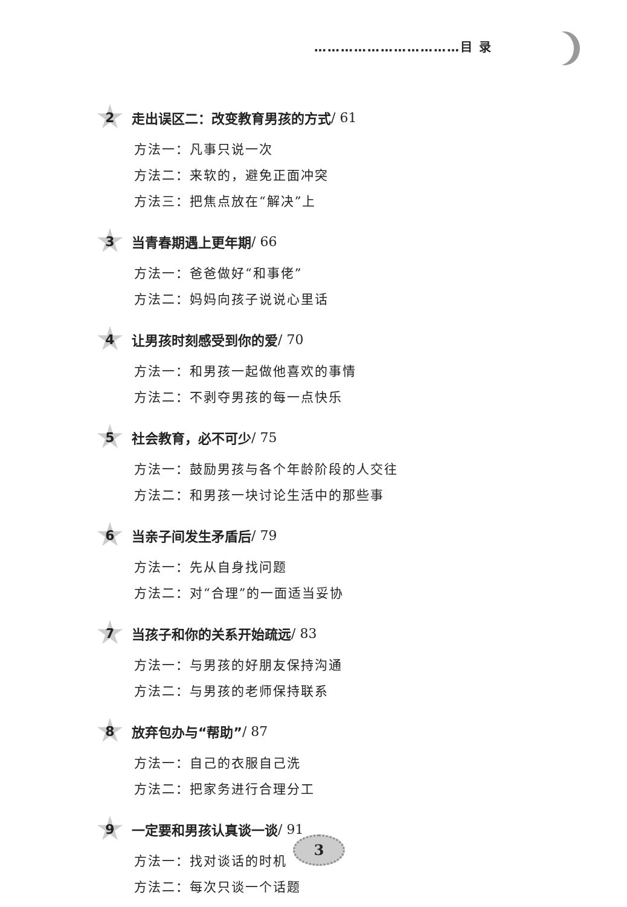……………………………目 录
2
走出误区二：改变教育男孩的方式 / 61
方法一：凡事只说一次
方法二：来软的，避免正面冲突
方法三：把焦点放在“解决”上
3
当青春期遇上更年期 / 66
方法一：爸爸做好“和事佬”
方法二：妈妈向孩子说说心里话
4
让男孩时刻感受到你的爱 / 70
方法一：和男孩一起做他喜欢的事情
方法二：不剥夺男孩的每一点快乐
5
社会教育，必不可少 / 75
方法一：鼓励男孩与各个年龄阶段的人交往
方法二：和男孩一块讨论生活中的那些事
6
当亲子间发生矛盾后 / 79
方法一：先从自身找问题
方法二：对“合理”的一面适当妥协
7
当孩子和你的关系开始疏远 / 83
方法一：与男孩的好朋友保持沟通
方法二：与男孩的老师保持联系
8
放弃包办与“帮助” / 87
方法一：自己的衣服自己洗
方法二：把家务进行合理分工
9
一定要和男孩认真谈一谈 / 91
方法一：找对谈话的时机
方法二：每次只谈一个话题
3